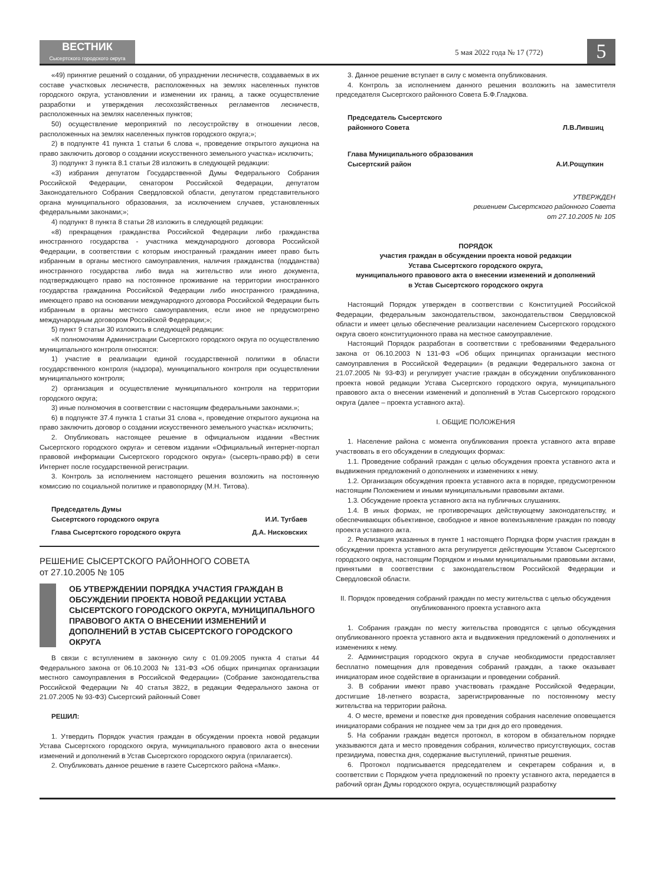ВЕСТНИК
Сысертского городского округа
5 мая 2022 года № 17 (772)
5
«49) принятие решений о создании, об упразднении лесничеств, создаваемых в их составе участковых лесничеств, расположенных на землях населенных пунктов городского округа, установлении и изменении их границ, а также осуществление разработки и утверждения лесохозяйственных регламентов лесничеств, расположенных на землях населенных пунктов;
50) осуществление мероприятий по лесоустройству в отношении лесов, расположенных на землях населенных пунктов городского округа;»;
2) в подпункте 41 пункта 1 статьи 6 слова «, проведение открытого аукциона на право заключить договор о создании искусственного земельного участка» исключить;
3) подпункт 3 пункта 8.1 статьи 28 изложить в следующей редакции:
«3) избрания депутатом Государственной Думы Федерального Собрания Российской Федерации, сенатором Российской Федерации, депутатом Законодательного Собрания Свердловской области, депутатом представительного органа муниципального образования, за исключением случаев, установленных федеральными законами;»;
4) подпункт 8 пункта 8 статьи 28 изложить в следующей редакции:
«8) прекращения гражданства Российской Федерации либо гражданства иностранного государства - участника международного договора Российской Федерации, в соответствии с которым иностранный гражданин имеет право быть избранным в органы местного самоуправления, наличия гражданства (подданства) иностранного государства либо вида на жительство или иного документа, подтверждающего право на постоянное проживание на территории иностранного государства гражданина Российской Федерации либо иностранного гражданина, имеющего право на основании международного договора Российской Федерации быть избранным в органы местного самоуправления, если иное не предусмотрено международным договором Российской Федерации;»;
5) пункт 9 статьи 30 изложить в следующей редакции:
«К полномочиям Администрации Сысертского городского округа по осуществлению муниципального контроля относятся:
1) участие в реализации единой государственной политики в области государственного контроля (надзора), муниципального контроля при осуществлении муниципального контроля;
2) организация и осуществление муниципального контроля на территории городского округа;
3) иные полномочия в соответствии с настоящим федеральными законами.»;
6) в подпункте 37.4 пункта 1 статьи 31 слова «, проведение открытого аукциона на право заключить договор о создании искусственного земельного участка» исключить;
2. Опубликовать настоящее решение в официальном издании «Вестник Сысертского городского округа» и сетевом издании «Официальный интернет-портал правовой информации Сысертского городского округа» (сысерть-право.рф) в сети Интернет после государственной регистрации.
3. Контроль за исполнением настоящего решения возложить на постоянную комиссию по социальной политике и правопорядку (М.Н. Титова).
Председатель Думы
Сысертского городского округа
И.И. Тугбаев
Глава Сысертского городского округа Д.А. Нисковских
РЕШЕНИЕ СЫСЕРТСКОГО РАЙОННОГО СОВЕТА
от 27.10.2005 № 105
ОБ УТВЕРЖДЕНИИ ПОРЯДКА УЧАСТИЯ ГРАЖДАН В ОБСУЖДЕНИИ ПРОЕКТА НОВОЙ РЕДАКЦИИ УСТАВА СЫСЕРТСКОГО ГОРОДСКОГО ОКРУГА, МУНИЦИПАЛЬНОГО ПРАВОВОГО АКТА О ВНЕСЕНИИ ИЗМЕНЕНИЙ И ДОПОЛНЕНИЙ В УСТАВ СЫСЕРТСКОГО ГОРОДСКОГО ОКРУГА
В связи с вступлением в законную силу с 01.09.2005 пункта 4 статьи 44 Федерального закона от 06.10.2003 № 131-ФЗ «Об общих принципах организации местного самоуправления в Российской Федерации» (Собрание законодательства Российской Федерации № 40 статья 3822, в редакции Федерального закона от 21.07.2005 № 93-ФЗ) Сысертский районный Совет
РЕШИЛ:
1. Утвердить Порядок участия граждан в обсуждении проекта новой редакции Устава Сысертского городского округа, муниципального правового акта о внесении изменений и дополнений в Устав Сысертского городского округа (прилагается).
2. Опубликовать данное решение в газете Сысертского района «Маяк».
3. Данное решение вступает в силу с момента опубликования.
4. Контроль за исполнением данного решения возложить на заместителя председателя Сысертского районного Совета Б.Ф.Гладкова.
Председатель Сысертского
районного Совета
Л.В.Лившиц
Глава Муниципального образования
Сысертский район
А.И.Рощупкин
УТВЕРЖДЕН
решением Сысертского районного Совета
от 27.10.2005 № 105
ПОРЯДОК
участия граждан в обсуждении проекта новой редакции
Устава Сысертского городского округа,
муниципального правового акта о внесении изменений и дополнений
в Устав Сысертского городского округа
Настоящий Порядок утвержден в соответствии с Конституцией Российской Федерации, федеральным законодательством, законодательством Свердловской области и имеет целью обеспечение реализации населением Сысертского городского округа своего конституционного права на местное самоуправление.
Настоящий Порядок разработан в соответствии с требованиями Федерального закона от 06.10.2003 N 131-ФЗ «Об общих принципах организации местного самоуправления в Российской Федерации» (в редакции Федерального закона от 21.07.2005 № 93-ФЗ) и регулирует участие граждан в обсуждении опубликованного проекта новой редакции Устава Сысертского городского округа, муниципального правового акта о внесении изменений и дополнений в Устав Сысертского городского округа (далее – проекта уставного акта).
I. ОБЩИЕ ПОЛОЖЕНИЯ
1. Население района с момента опубликования проекта уставного акта вправе участвовать в его обсуждении в следующих формах:
1.1. Проведение собраний граждан с целью обсуждения проекта уставного акта и выдвижения предложений о дополнениях и изменениях к нему.
1.2. Организация обсуждения проекта уставного акта в порядке, предусмотренном настоящим Положением и иными муниципальными правовыми актами.
1.3. Обсуждение проекта уставного акта на публичных слушаниях.
1.4. В иных формах, не противоречащих действующему законодательству, и обеспечивающих объективное, свободное и явное волеизъявление граждан по поводу проекта уставного акта.
2. Реализация указанных в пункте 1 настоящего Порядка форм участия граждан в обсуждении проекта уставного акта регулируется действующим Уставом Сысертского городского округа, настоящим Порядком и иными муниципальными правовыми актами, принятыми в соответствии с законодательством Российской Федерации и Свердловской области.
II. Порядок проведения собраний граждан по месту жительства с целью обсуждения опубликованного проекта уставного акта
1. Собрания граждан по месту жительства проводятся с целью обсуждения опубликованного проекта уставного акта и выдвижения предложений о дополнениях и изменениях к нему.
2. Администрация городского округа в случае необходимости предоставляет бесплатно помещения для проведения собраний граждан, а также оказывает инициаторам иное содействие в организации и проведении собраний.
3. В собрании имеют право участвовать граждане Российской Федерации, достигшие 18-летнего возраста, зарегистрированные по постоянному месту жительства на территории района.
4. О месте, времени и повестке дня проведения собрания население оповещается инициаторами собрания не позднее чем за три дня до его проведения.
5. На собрании граждан ведется протокол, в котором в обязательном порядке указываются дата и место проведения собрания, количество присутствующих, состав президиума, повестка дня, содержание выступлений, принятые решения.
6. Протокол подписывается председателем и секретарем собрания и, в соответствии с Порядком учета предложений по проекту уставного акта, передается в рабочий орган Думы городского округа, осуществляющий разработку